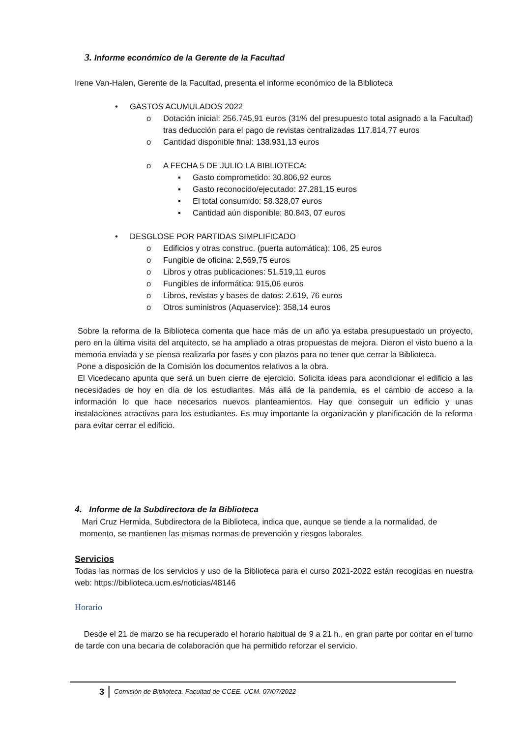3. Informe económico de la Gerente de la Facultad
Irene Van-Halen, Gerente de la Facultad, presenta el informe económico de la Biblioteca
• GASTOS ACUMULADOS 2022
o Dotación inicial: 256.745,91 euros (31% del presupuesto total asignado a la Facultad) tras deducción para el pago de revistas centralizadas 117.814,77 euros
o Cantidad disponible final: 138.931,13 euros
o A FECHA 5 DE JULIO LA BIBLIOTECA:
▪ Gasto comprometido: 30.806,92 euros
▪ Gasto reconocido/ejecutado: 27.281,15 euros
▪ El total consumido: 58.328,07 euros
▪ Cantidad aún disponible: 80.843, 07 euros
• DESGLOSE POR PARTIDAS SIMPLIFICADO
o Edificios y otras construc. (puerta automática): 106, 25 euros
o Fungible de oficina: 2,569,75 euros
o Libros y otras publicaciones: 51.519,11 euros
o Fungibles de informática: 915,06 euros
o Libros, revistas y bases de datos: 2.619, 76 euros
o Otros suministros (Aquaservice): 358,14 euros
Sobre la reforma de la Biblioteca comenta que hace más de un año ya estaba presupuestado un proyecto, pero en la última visita del arquitecto, se ha ampliado a otras propuestas de mejora. Dieron el visto bueno a la memoria enviada y se piensa realizarla por fases y con plazos para no tener que cerrar la Biblioteca.
Pone a disposición de la Comisión los documentos relativos a la obra.
El Vicedecano apunta que será un buen cierre de ejercicio. Solicita ideas para acondicionar el edificio a las necesidades de hoy en día de los estudiantes. Más allá de la pandemia, es el cambio de acceso a la información lo que hace necesarios nuevos planteamientos. Hay que conseguir un edificio y unas instalaciones atractivas para los estudiantes. Es muy importante la organización y planificación de la reforma para evitar cerrar el edificio.
4. Informe de la Subdirectora de la Biblioteca
Mari Cruz Hermida, Subdirectora de la Biblioteca, indica que, aunque se tiende a la normalidad, de momento, se mantienen las mismas normas de prevención y riesgos laborales.
Servicios
Todas las normas de los servicios y uso de la Biblioteca para el curso 2021-2022 están recogidas en nuestra web: https://biblioteca.ucm.es/noticias/48146
Horario
Desde el 21 de marzo se ha recuperado el horario habitual de 9 a 21 h., en gran parte por contar en el turno de tarde con una becaria de colaboración que ha permitido reforzar el servicio.
3 Comisión de Biblioteca. Facultad de CCEE. UCM. 07/07/2022